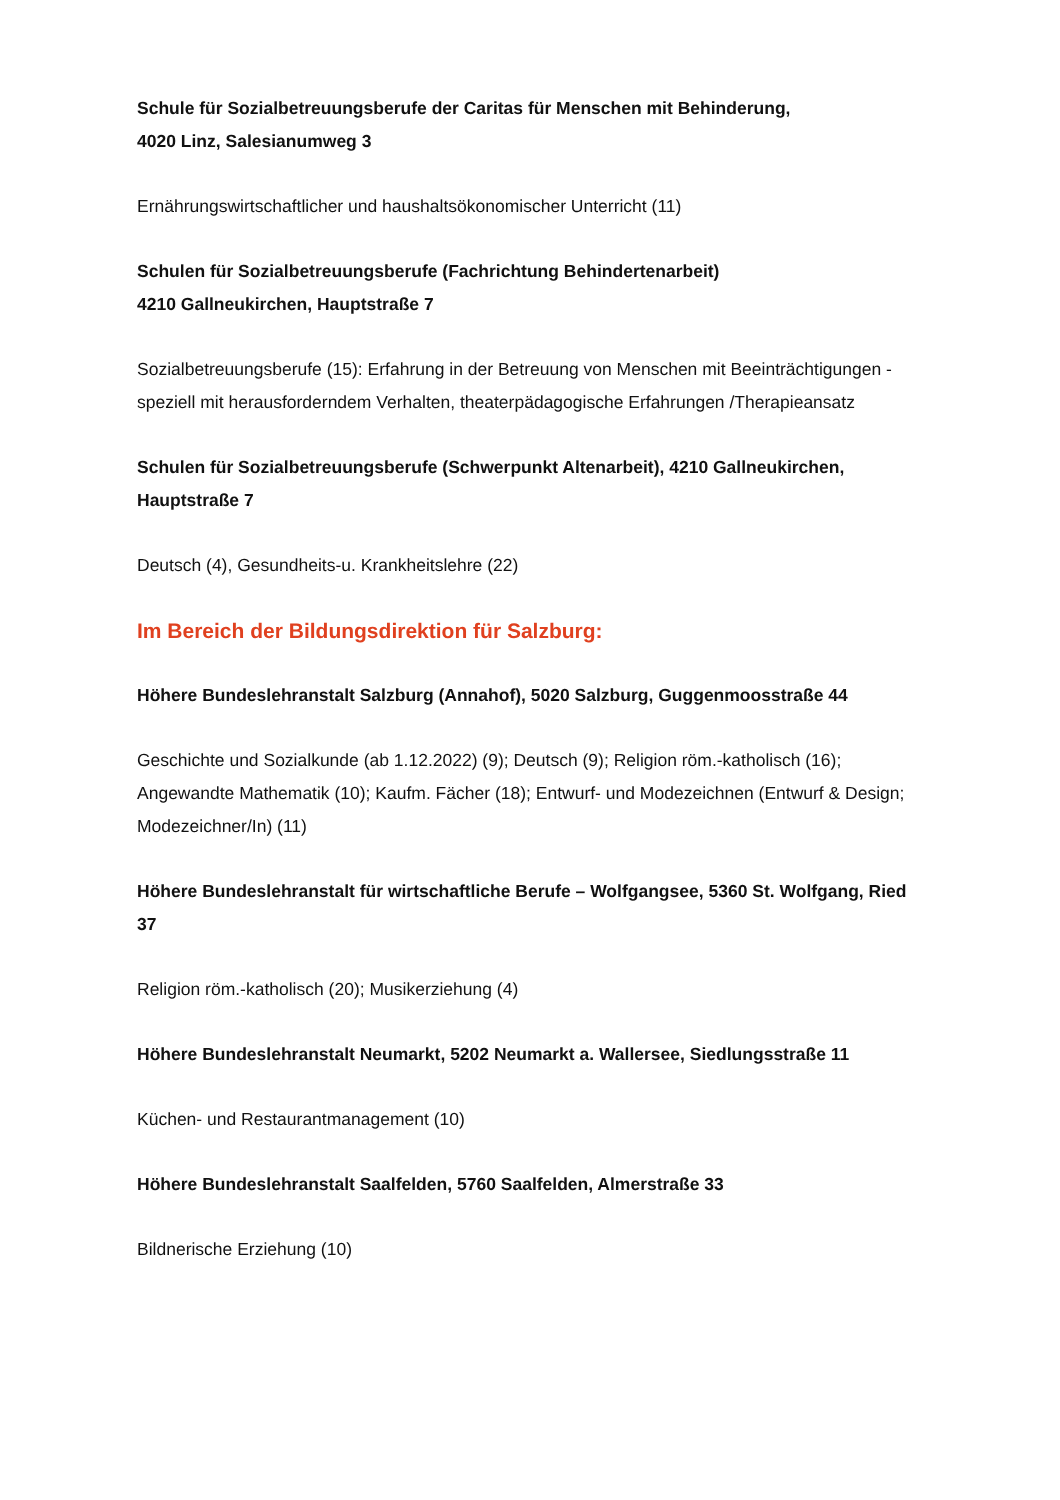Schule für Sozialbetreuungsberufe der Caritas für Menschen mit Behinderung,
4020 Linz, Salesianumweg 3
Ernährungswirtschaftlicher und haushaltsökonomischer Unterricht (11)
Schulen für Sozialbetreuungsberufe (Fachrichtung Behindertenarbeit)
4210 Gallneukirchen, Hauptstraße 7
Sozialbetreuungsberufe (15): Erfahrung in der Betreuung von Menschen mit Beeinträchtigungen - speziell mit herausforderndem Verhalten, theaterpädagogische Erfahrungen /Therapieansatz
Schulen für Sozialbetreuungsberufe (Schwerpunkt Altenarbeit), 4210 Gallneukirchen, Hauptstraße 7
Deutsch (4), Gesundheits-u. Krankheitslehre (22)
Im Bereich der Bildungsdirektion für Salzburg:
Höhere Bundeslehranstalt Salzburg (Annahof), 5020 Salzburg, Guggenmoosstraße 44
Geschichte und Sozialkunde (ab 1.12.2022) (9); Deutsch (9); Religion röm.-katholisch (16); Angewandte Mathematik (10); Kaufm. Fächer (18); Entwurf- und Modezeichnen (Entwurf & Design; Modezeichner/In) (11)
Höhere Bundeslehranstalt für wirtschaftliche Berufe – Wolfgangsee, 5360 St. Wolfgang, Ried 37
Religion röm.-katholisch (20); Musikerziehung (4)
Höhere Bundeslehranstalt Neumarkt, 5202 Neumarkt a. Wallersee, Siedlungsstraße 11
Küchen- und Restaurantmanagement (10)
Höhere Bundeslehranstalt Saalfelden, 5760 Saalfelden, Almerstraße 33
Bildnerische Erziehung (10)